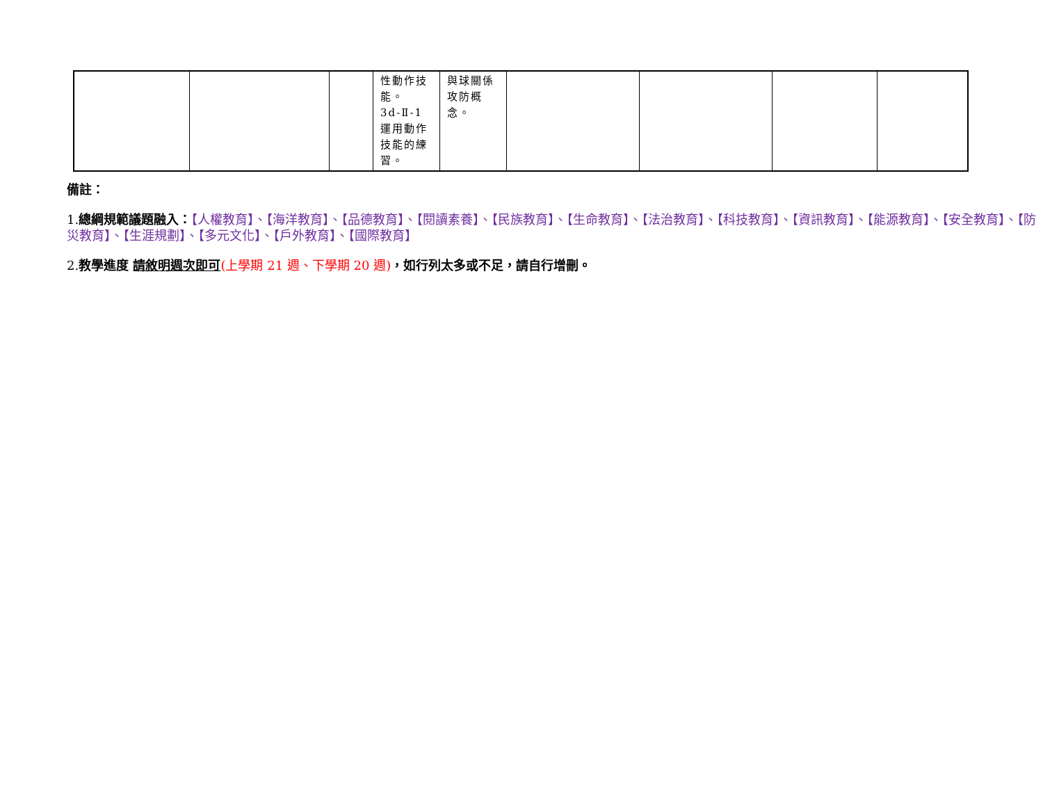| | | | 性動作技能。 3d-Ⅱ-1 運用動作技能的練習。 | 與球關係攻防概念。 | | | | |
備註：
1.總綱規範議題融入：【人權教育】、【海洋教育】、【品德教育】、【閱讀素養】、【民族教育】、【生命教育】、【法治教育】、【科技教育】、【資訊教育】、【能源教育】、【安全教育】、【防災教育】、【生涯規劃】、【多元文化】、【戶外教育】、【國際教育】
2.教學進度 請敘明週次即可(上學期 21 週、下學期 20 週)，如行列太多或不足，請自行增刪。